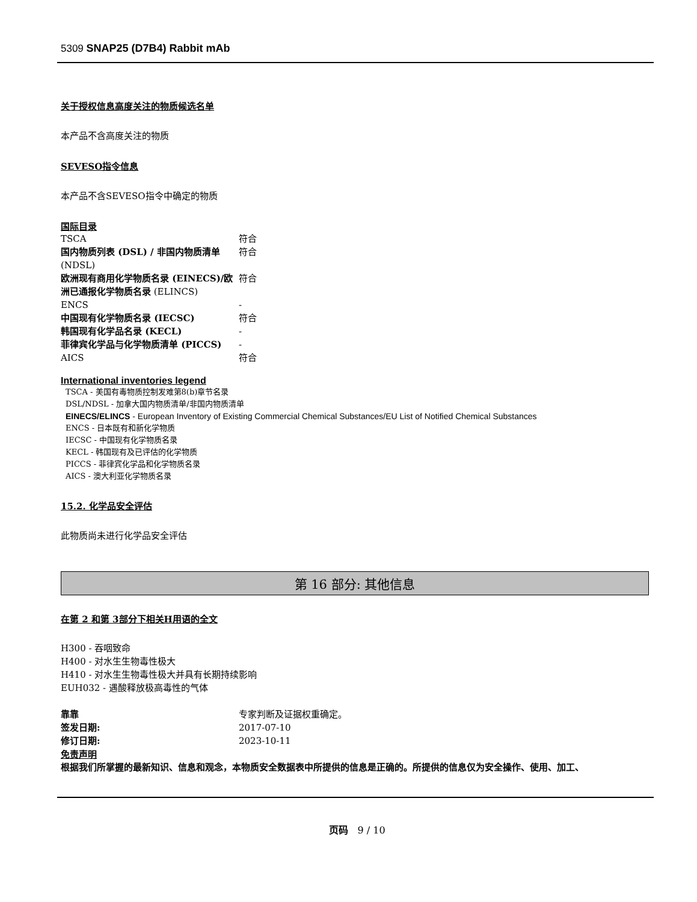5309 SNAP25 (D7B4) Rabbit mAb
关于授权信息高度关注的物质候选名单
本产品不含高度关注的物质
SEVESO指令信息
本产品不含SEVESO指令中确定的物质
国际目录
| TSCA | 符合 |
| 国内物质列表 (DSL) / 非国内物质清单 (NDSL) | 符合 |
| 欧洲现有商用化学物质名录 (EINECS)/欧洲已通报化学物质名录 (ELINCS) | 符合 |
| ENCS | - |
| 中国现有化学物质名录 (IECSC) | 符合 |
| 韩国现有化学品名录 (KECL) | - |
| 菲律宾化学品与化学物质清单 (PICCS) | - |
| AICS | 符合 |
International inventories legend
TSCA - 美国有毒物质控制发难第8(b)章节名录
DSL/NDSL - 加拿大国内物质清单/非国内物质清单
EINECS/ELINCS - European Inventory of Existing Commercial Chemical Substances/EU List of Notified Chemical Substances
ENCS - 日本既有和新化学物质
IECSC - 中国现有化学物质名录
KECL - 韩国现有及已评估的化学物质
PICCS - 菲律宾化学品和化学物质名录
AICS - 澳大利亚化学物质名录
15.2. 化学品安全评估
此物质尚未进行化学品安全评估
第 16 部分: 其他信息
在第 2 和第 3部分下相关H用语的全文
H300 - 吞咽致命
H400 - 对水生生物毒性极大
H410 - 对水生生物毒性极大并具有长期持续影响
EUH032 - 遇酸释放极高毒性的气体
| 靠靠 | 专家判断及证据权重确定。 |
| 签发日期: | 2017-07-10 |
| 修订日期: | 2023-10-11 |
免责声明
根据我们所掌握的最新知识、信息和观念，本物质安全数据表中所提供的信息是正确的。所提供的信息仅为安全操作、使用、加工、
页码 9 / 10